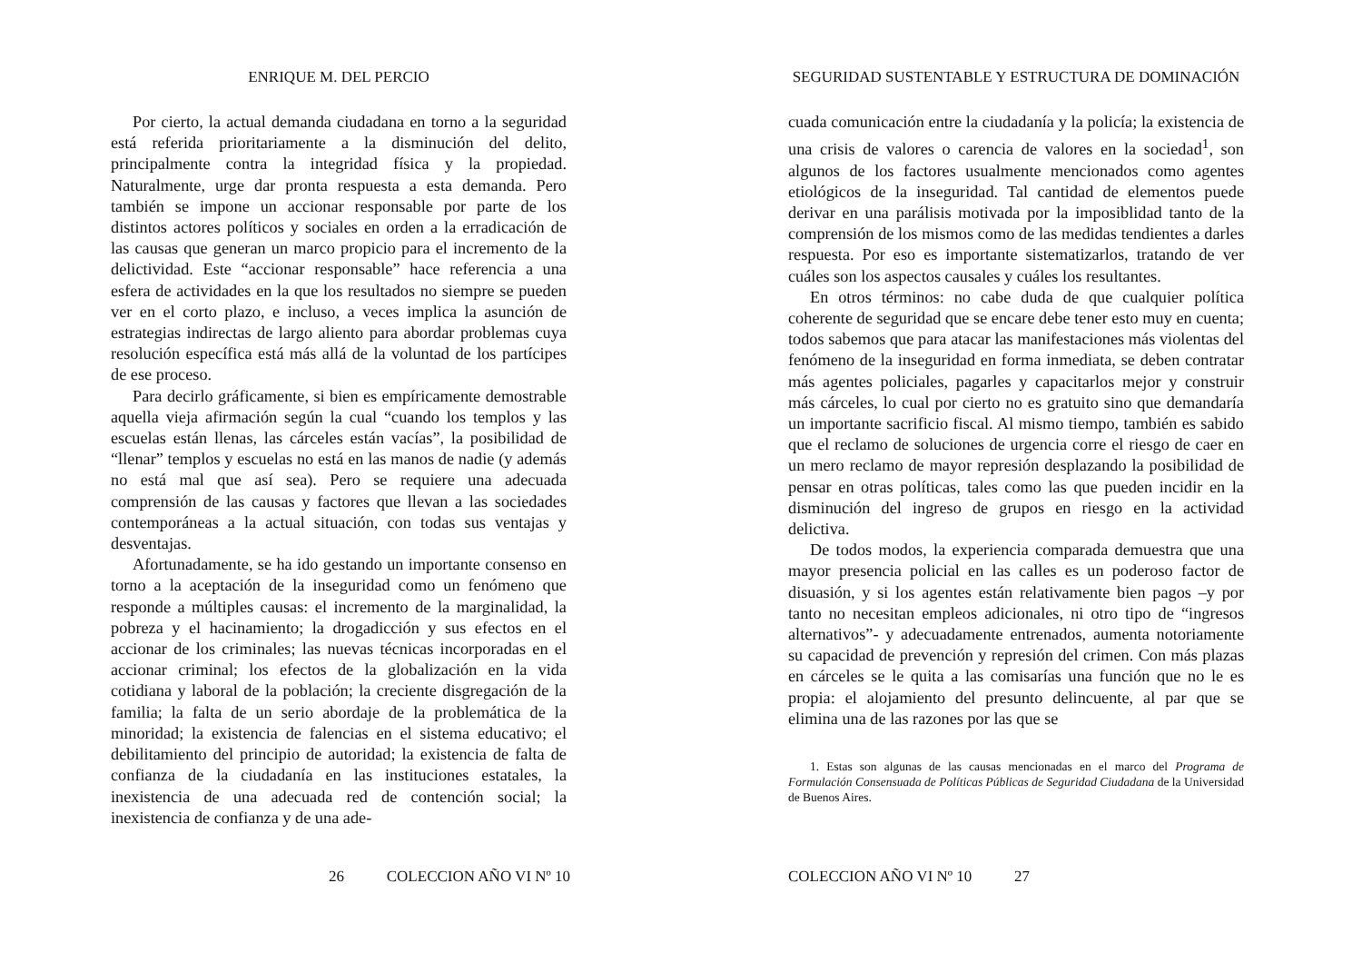ENRIQUE M. DEL PERCIO
Por cierto, la actual demanda ciudadana en torno a la seguridad está referida prioritariamente a la disminución del delito, principalmente contra la integridad física y la propiedad. Naturalmente, urge dar pronta respuesta a esta demanda. Pero también se impone un accionar responsable por parte de los distintos actores políticos y sociales en orden a la erradicación de las causas que generan un marco propicio para el incremento de la delictividad. Este “accionar responsable” hace referencia a una esfera de actividades en la que los resultados no siempre se pueden ver en el corto plazo, e incluso, a veces implica la asunción de estrategias indirectas de largo aliento para abordar problemas cuya resolución específica está más allá de la voluntad de los partícipes de ese proceso.
Para decirlo gráficamente, si bien es empíricamente demostrable aquella vieja afirmación según la cual “cuando los templos y las escuelas están llenas, las cárceles están vacías”, la posibilidad de “llenar” templos y escuelas no está en las manos de nadie (y además no está mal que así sea). Pero se requiere una adecuada comprensión de las causas y factores que llevan a las sociedades contemporáneas a la actual situación, con todas sus ventajas y desventajas.
Afortunadamente, se ha ido gestando un importante consenso en torno a la aceptación de la inseguridad como un fenómeno que responde a múltiples causas: el incremento de la marginalidad, la pobreza y el hacinamiento; la drogadicción y sus efectos en el accionar de los criminales; las nuevas técnicas incorporadas en el accionar criminal; los efectos de la globalización en la vida cotidiana y laboral de la población; la creciente disgregación de la familia; la falta de un serio abordaje de la problemática de la minoridad; la existencia de falencias en el sistema educativo; el debilitamiento del principio de autoridad; la existencia de falta de confianza de la ciudadanía en las instituciones estatales, la inexistencia de una adecuada red de contención social; la inexistencia de confianza y de una ade-
26 COLECCION AÑO VI Nº 10
SEGURIDAD SUSTENTABLE Y ESTRUCTURA DE DOMINACIÓN
cuada comunicación entre la ciudadanía y la policía; la existencia de una crisis de valores o carencia de valores en la sociedad<sup>1</sup>, son algunos de los factores usualmente mencionados como agentes etiológicos de la inseguridad. Tal cantidad de elementos puede derivar en una parálisis motivada por la imposiblidad tanto de la comprensión de los mismos como de las medidas tendientes a darles respuesta. Por eso es importante sistematizarlos, tratando de ver cuáles son los aspectos causales y cuáles los resultantes.
En otros términos: no cabe duda de que cualquier política coherente de seguridad que se encare debe tener esto muy en cuenta; todos sabemos que para atacar las manifestaciones más violentas del fenómeno de la inseguridad en forma inmediata, se deben contratar más agentes policiales, pagarles y capacitarlos mejor y construir más cárceles, lo cual por cierto no es gratuito sino que demandaría un importante sacrificio fiscal. Al mismo tiempo, también es sabido que el reclamo de soluciones de urgencia corre el riesgo de caer en un mero reclamo de mayor represión desplazando la posibilidad de pensar en otras políticas, tales como las que pueden incidir en la disminución del ingreso de grupos en riesgo en la actividad delictiva.
De todos modos, la experiencia comparada demuestra que una mayor presencia policial en las calles es un poderoso factor de disuasión, y si los agentes están relativamente bien pagos –y por tanto no necesitan empleos adicionales, ni otro tipo de “ingresos alternativos”- y adecuadamente entrenados, aumenta notoriamente su capacidad de prevención y represión del crimen. Con más plazas en cárceles se le quita a las comisarías una función que no le es propia: el alojamiento del presunto delincuente, al par que se elimina una de las razones por las que se
1. Estas son algunas de las causas mencionadas en el marco del Programa de Formulación Consensuada de Políticas Públicas de Seguridad Ciudadana de la Universidad de Buenos Aires.
COLECCION AÑO VI Nº 10 27